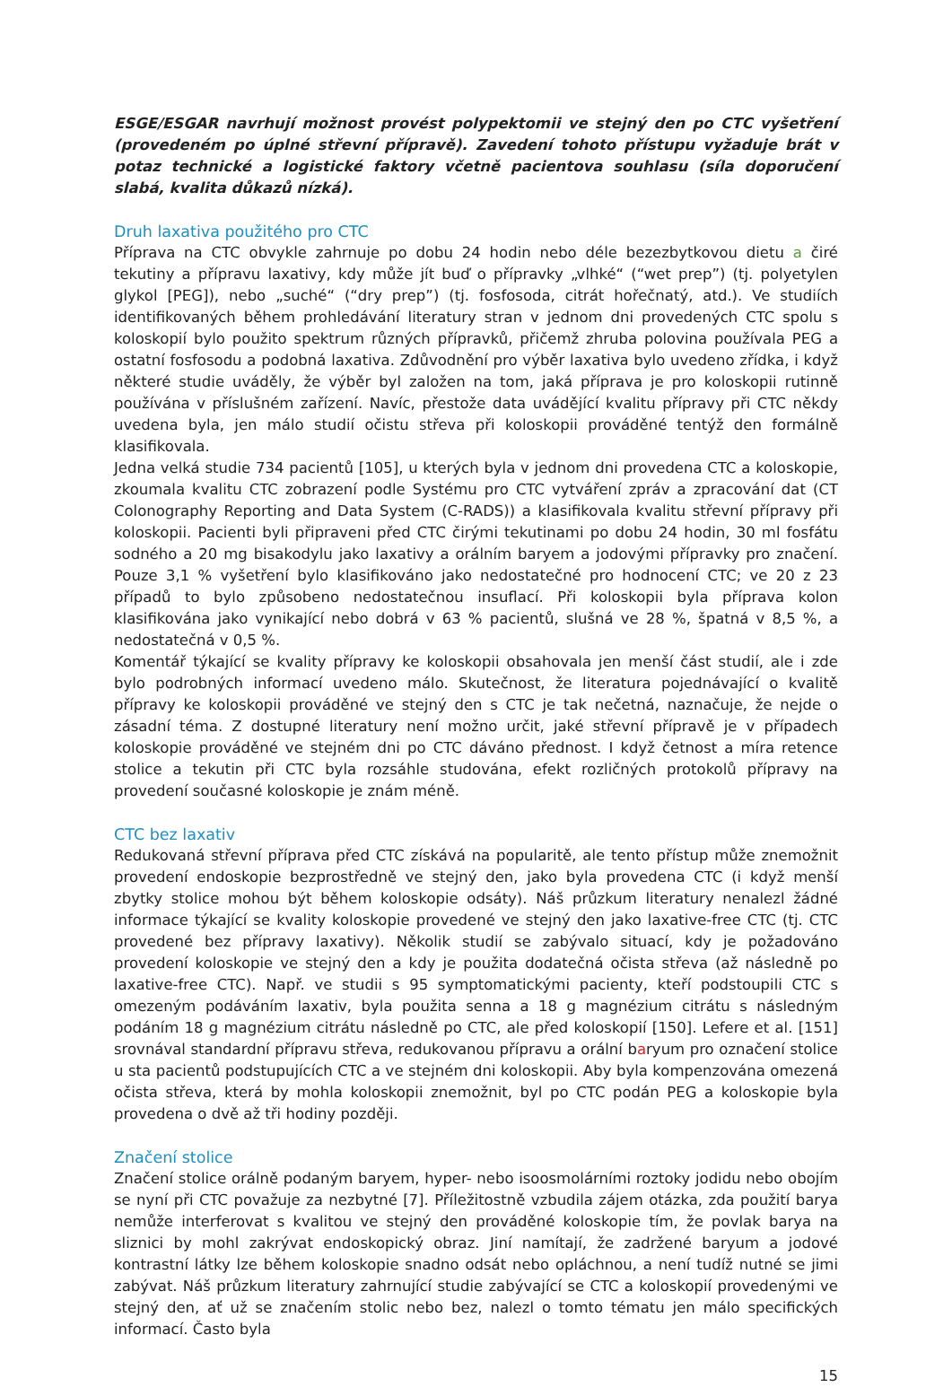ESGE/ESGAR navrhují možnost provést polypektomii ve stejný den po CTC vyšetření (provedeném po úplné střevní přípravě). Zavedení tohoto přístupu vyžaduje brát v potaz technické a logistické faktory včetně pacientova souhlasu (síla doporučení slabá, kvalita důkazů nízká).
Druh laxativa použitého pro CTC
Příprava na CTC obvykle zahrnuje po dobu 24 hodin nebo déle bezezbytkovou dietu a čiré tekutiny a přípravu laxativy, kdy může jít buď o přípravky „vlhké“ (“wet prep”) (tj. polyetylen glykol [PEG]), nebo „suché“ (“dry prep”) (tj. fosfosoda, citrát hořečnatý, atd.). Ve studiích identifikovaných během prohledávání literatury stran v jednom dni provedených CTC spolu s koloskopií bylo použito spektrum různých přípravků, přičemž zhruba polovina používala PEG a ostatní fosfosodu a podobná laxativa. Zdůvodnění pro výběr laxativa bylo uvedeno zřídka, i když některé studie uváděly, že výběr byl založen na tom, jaká příprava je pro koloskopii rutinně používána v příslušném zařízení. Navíc, přestože data uvádějící kvalitu přípravy při CTC někdy uvedena byla, jen málo studií očistu střeva při koloskopii prováděné tentýž den formálně klasifikovala.
Jedna velká studie 734 pacientů [105], u kterých byla v jednom dni provedena CTC a koloskopie, zkoumala kvalitu CTC zobrazení podle Systému pro CTC vytváření zpráv a zpracování dat (CT Colonography Reporting and Data System (C-RADS)) a klasifikovala kvalitu střevní přípravy při koloskopii. Pacienti byli připraveni před CTC čirými tekutinami po dobu 24 hodin, 30 ml fosfátu sodného a 20 mg bisakodylu jako laxativy a orálním baryem a jodovými přípravky pro značení. Pouze 3,1 % vyšetření bylo klasifikováno jako nedostatečné pro hodnocení CTC; ve 20 z 23 případů to bylo způsobeno nedostatečnou insuflací. Při koloskopii byla příprava kolon klasifikována jako vynikající nebo dobrá v 63 % pacientů, slušná ve 28 %, špatná v 8,5 %, a nedostatečná v 0,5 %.
Komentář týkající se kvality přípravy ke koloskopii obsahovala jen menší část studií, ale i zde bylo podrobných informací uvedeno málo. Skutečnost, že literatura pojednávající o kvalitě přípravy ke koloskopii prováděné ve stejný den s CTC je tak nečetná, naznačuje, že nejde o zásadní téma. Z dostupné literatury není možno určit, jaké střevní přípravě je v případech koloskopie prováděné ve stejném dni po CTC dáváno přednost. I když četnost a míra retence stolice a tekutin při CTC byla rozsáhle studována, efekt rozličných protokolů přípravy na provedení současné koloskopie je znám méně.
CTC bez laxativ
Redukovaná střevní příprava před CTC získává na popularitě, ale tento přístup může znemožnit provedení endoskopie bezprostředně ve stejný den, jako byla provedena CTC (i když menší zbytky stolice mohou být během koloskopie odsáty). Náš průzkum literatury nenalezl žádné informace týkající se kvality koloskopie provedené ve stejný den jako laxative-free CTC (tj. CTC provedené bez přípravy laxativy). Několik studií se zabývalo situací, kdy je požadováno provedení koloskopie ve stejný den a kdy je použita dodatečná očista střeva (až následně po laxative-free CTC). Např. ve studii s 95 symptomatickými pacienty, kteří podstoupili CTC s omezeným podáváním laxativ, byla použita senna a 18 g magnézium citrátu s následným podáním 18 g magnézium citrátu následně po CTC, ale před koloskopií [150]. Lefere et al. [151] srovnával standardní přípravu střeva, redukovanou přípravu a orální baryum pro označení stolice u sta pacientů podstupujících CTC a ve stejném dni koloskopii. Aby byla kompenzována omezená očista střeva, která by mohla koloskopii znemožnit, byl po CTC podán PEG a koloskopie byla provedena o dvě až tři hodiny později.
Značení stolice
Značení stolice orálně podaným baryem, hyper- nebo isoosmolárními roztoky jodidu nebo obojím se nyní při CTC považuje za nezbytné [7]. Příležitostně vzbudila zájem otázka, zda použití barya nemůže interferovat s kvalitou ve stejný den prováděné koloskopie tím, že povlak barya na sliznici by mohl zakrývat endoskopický obraz. Jiní namítají, že zadržené baryum a jodové kontrastní látky lze během koloskopie snadno odsát nebo opláchnou, a není tudíž nutné se jimi zabývat. Náš průzkum literatury zahrnující studie zabývající se CTC a koloskopií provedenými ve stejný den, ať už se značením stolic nebo bez, nalezl o tomto tématu jen málo specifických informací. Často byla
15